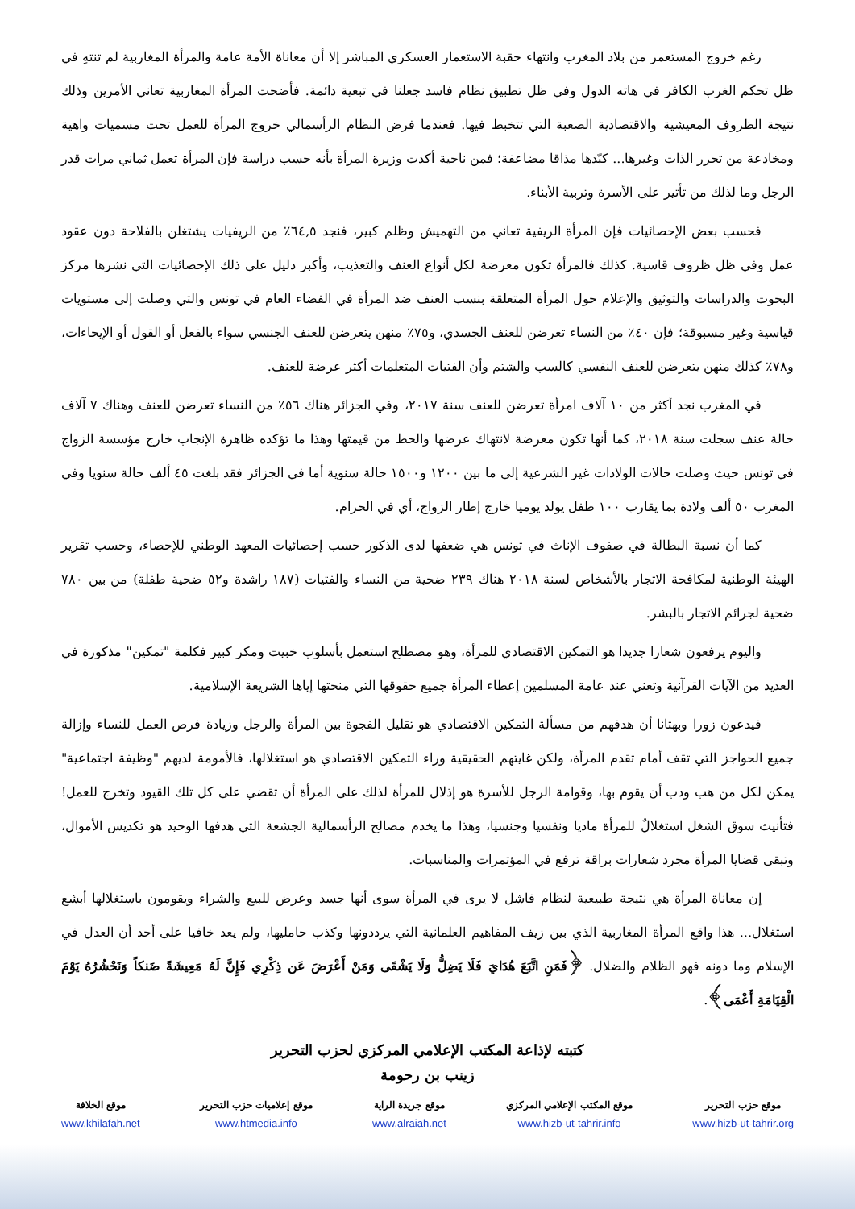رغم خروج المستعمر من بلاد المغرب وانتهاء حقبة الاستعمار العسكري المباشر إلا أن معاناة الأمة عامة والمرأة المغاربية لم تنتهِ في ظل تحكم الغرب الكافر في هاته الدول وفي ظل تطبيق نظام فاسد جعلنا في تبعية دائمة. فأضحت المرأة المغاربية تعاني الأمرين وذلك نتيجة الظروف المعيشية والاقتصادية الصعبة التي تتخبط فيها. فعندما فرض النظام الرأسمالي خروج المرأة للعمل تحت مسميات واهية ومخادعة من تحرر الذات وغيرها... كبّدها مذاقا مضاعفة؛ فمن ناحية أكدت وزيرة المرأة بأنه حسب دراسة فإن المرأة تعمل ثماني مرات قدر الرجل وما لذلك من تأثير على الأسرة وتربية الأبناء.
فحسب بعض الإحصائيات فإن المرأة الريفية تعاني من التهميش وظلم كبير، فنجد ٦٤,٥٪ من الريفيات يشتغلن بالفلاحة دون عقود عمل وفي ظل ظروف قاسية. كذلك فالمرأة تكون معرضة لكل أنواع العنف والتعذيب، وأكبر دليل على ذلك الإحصائيات التي نشرها مركز البحوث والدراسات والتوثيق والإعلام حول المرأة المتعلقة بنسب العنف ضد المرأة في الفضاء العام في تونس والتي وصلت إلى مستويات قياسية وغير مسبوقة؛ فإن ٤٠٪ من النساء تعرضن للعنف الجسدي، و٧٥٪ منهن يتعرضن للعنف الجنسي سواء بالفعل أو القول أو الإيحاءات، و٧٨٪ كذلك منهن يتعرضن للعنف النفسي كالسب والشتم وأن الفتيات المتعلمات أكثر عرضة للعنف.
في المغرب نجد أكثر من ١٠ آلاف امرأة تعرضن للعنف سنة ٢٠١٧، وفي الجزائر هناك ٥٦٪ من النساء تعرضن للعنف وهناك ٧ آلاف حالة عنف سجلت سنة ٢٠١٨، كما أنها تكون معرضة لانتهاك عرضها والحط من قيمتها وهذا ما تؤكده ظاهرة الإنجاب خارج مؤسسة الزواج في تونس حيث وصلت حالات الولادات غير الشرعية إلى ما بين ١٢٠٠ و١٥٠٠ حالة سنوية أما في الجزائر فقد بلغت ٤٥ ألف حالة سنويا وفي المغرب ٥٠ ألف ولادة بما يقارب ١٠٠ طفل يولد يوميا خارج إطار الزواج، أي في الحرام.
كما أن نسبة البطالة في صفوف الإناث في تونس هي ضعفها لدى الذكور حسب إحصائيات المعهد الوطني للإحصاء، وحسب تقرير الهيئة الوطنية لمكافحة الاتجار بالأشخاص لسنة ٢٠١٨ هناك ٢٣٩ ضحية من النساء والفتيات (١٨٧ راشدة و٥٢ ضحية طفلة) من بين ٧٨٠ ضحية لجرائم الاتجار بالبشر.
واليوم يرفعون شعارا جديدا هو التمكين الاقتصادي للمرأة، وهو مصطلح استعمل بأسلوب خبيث ومكر كبير فكلمة "تمكين" مذكورة في العديد من الآيات القرآنية وتعني عند عامة المسلمين إعطاء المرأة جميع حقوقها التي منحتها إياها الشريعة الإسلامية.
فيدعون زورا وبهتانا أن هدفهم من مسألة التمكين الاقتصادي هو تقليل الفجوة بين المرأة والرجل وزيادة فرص العمل للنساء وإزالة جميع الحواجز التي تقف أمام تقدم المرأة، ولكن غايتهم الحقيقية وراء التمكين الاقتصادي هو استغلالها، فالأمومة لديهم "وظيفة اجتماعية" يمكن لكل من هب ودب أن يقوم بها، وقوامة الرجل للأسرة هو إذلال للمرأة لذلك على المرأة أن تقضي على كل تلك القيود وتخرج للعمل! فتأنيث سوق الشغل استغلالٌ للمرأة ماديا ونفسيا وجنسيا، وهذا ما يخدم مصالح الرأسمالية الجشعة التي هدفها الوحيد هو تكديس الأموال، وتبقى قضايا المرأة مجرد شعارات براقة ترفع في المؤتمرات والمناسبات.
إن معاناة المرأة هي نتيجة طبيعية لنظام فاشل لا يرى في المرأة سوى أنها جسد وعرض للبيع والشراء ويقومون باستغلالها أبشع استغلال... هذا واقع المرأة المغاربية الذي بين زيف المفاهيم العلمانية التي يرددونها وكذب حامليها، ولم يعد خافيا على أحد أن العدل في الإسلام وما دونه فهو الظلام والضلال. ﴿فَمَنِ اتَّبَعَ هُدَايَ فَلَا يَضِلُّ وَلَا يَشْقَى وَمَنْ أَعْرَضَ عَن ذِكْرِي فَإِنَّ لَهُ مَعِيشَةً ضَنكاً وَنَحْشُرُهُ يَوْمَ الْقِيَامَةِ أَعْمَى﴾.
كتبته لإذاعة المكتب الإعلامي المركزي لحزب التحرير
زينب بن رحومة
موقع حزب التحرير
www.hizb-ut-tahrir.org
موقع المكتب الإعلامي المركزي
www.hizb-ut-tahrir.info
موقع جريدة الراية
www.alraiah.net
موقع إعلاميات حزب التحرير
www.htmedia.info
موقع الخلافة
www.khilafah.net